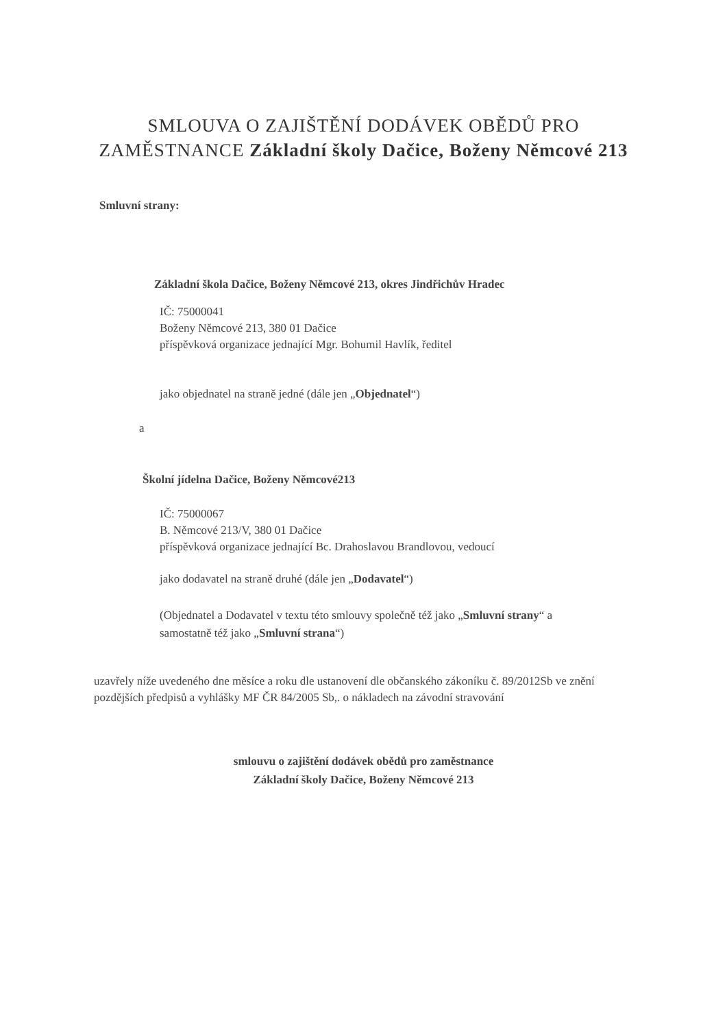SMLOUVA O ZAJIŠTĚNÍ DODÁVEK OBĚDŮ PRO
ZAMĚSTNANCE Základní školy Dačice, Boženy Němcové 213
Smluvní strany:
Základní škola Dačice, Boženy Němcové 213, okres Jindřichův Hradec
IČ: 75000041
Boženy Němcové 213, 380 01 Dačice
příspěvková organizace jednající Mgr. Bohumil Havlík, ředitel
jako objednatel na straně jedné (dále jen „Objednatel“)
a
Školní jídelna Dačice, Boženy Němcové213
IČ: 75000067
B. Němcové 213/V, 380 01 Dačice
příspěvková organizace jednající Bc. Drahoslavou Brandlovou, vedoucí
jako dodavatel na straně druhé (dále jen „Dodavatel“)
(Objednatel a Dodavatel v textu této smlouvy společně též jako „Smluvní strany“ a samostatně též jako „Smluvní strana“)
uzavřely níže uvedeného dne měsíce a roku dle ustanovení dle občanského zákoníku č. 89/2012Sb ve znění pozdějších předpisů a vyhlášky MF ČR 84/2005 Sb,. o nákladech na závodní stravování
smlouvu o zajištění dodávek obědů pro zaměstnance
Základní školy Dačice, Boženy Němcové 213